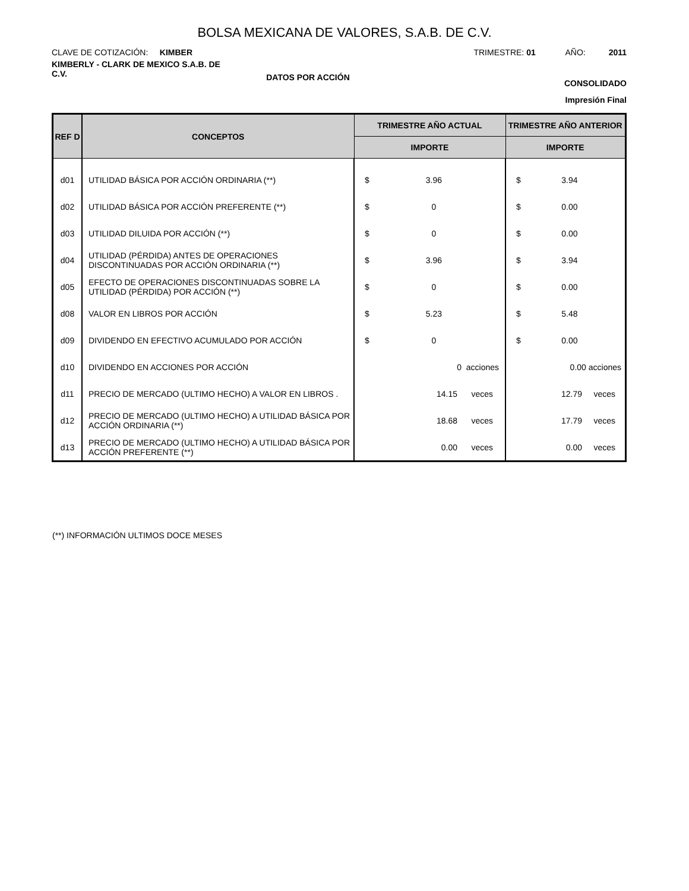BOLSA MEXICANA DE VALORES, S.A.B. DE C.V.
CLAVE DE COTIZACIÓN: KIMBER TRIMESTRE: 01 AÑO: 2011
KIMBERLY - CLARK DE MEXICO S.A.B. DE C.V.
DATOS POR ACCIÓN CONSOLIDADO
Impresión Final
| REF D | CONCEPTOS | TRIMESTRE AÑO ACTUAL | TRIMESTRE AÑO ANTERIOR |
| --- | --- | --- | --- |
| | | IMPORTE | IMPORTE |
| d01 | UTILIDAD BÁSICA POR ACCIÓN ORDINARIA (**) | $ 3.96 | $ 3.94 |
| d02 | UTILIDAD BÁSICA POR ACCIÓN PREFERENTE (**) | $ 0 | $ 0.00 |
| d03 | UTILIDAD DILUIDA POR ACCIÓN (**) | $ 0 | $ 0.00 |
| d04 | UTILIDAD (PÉRDIDA) ANTES DE OPERACIONES DISCONTINUADAS POR ACCIÓN ORDINARIA (**) | $ 3.96 | $ 3.94 |
| d05 | EFECTO DE OPERACIONES DISCONTINUADAS SOBRE LA UTILIDAD (PÉRDIDA) POR ACCIÓN (**) | $ 0 | $ 0.00 |
| d08 | VALOR EN LIBROS POR ACCIÓN | $ 5.23 | $ 5.48 |
| d09 | DIVIDENDO EN EFECTIVO ACUMULADO POR ACCIÓN | $ 0 | $ 0.00 |
| d10 | DIVIDENDO EN ACCIONES POR ACCIÓN | 0 acciones | 0.00 acciones |
| d11 | PRECIO DE MERCADO (ULTIMO HECHO) A VALOR EN LIBROS . | 14.15 veces | 12.79 veces |
| d12 | PRECIO DE MERCADO (ULTIMO HECHO) A UTILIDAD BÁSICA POR ACCIÓN ORDINARIA (**) | 18.68 veces | 17.79 veces |
| d13 | PRECIO DE MERCADO (ULTIMO HECHO) A UTILIDAD BÁSICA POR ACCIÓN PREFERENTE (**) | 0.00 veces | 0.00 veces |
(**) INFORMACIÓN ULTIMOS DOCE MESES